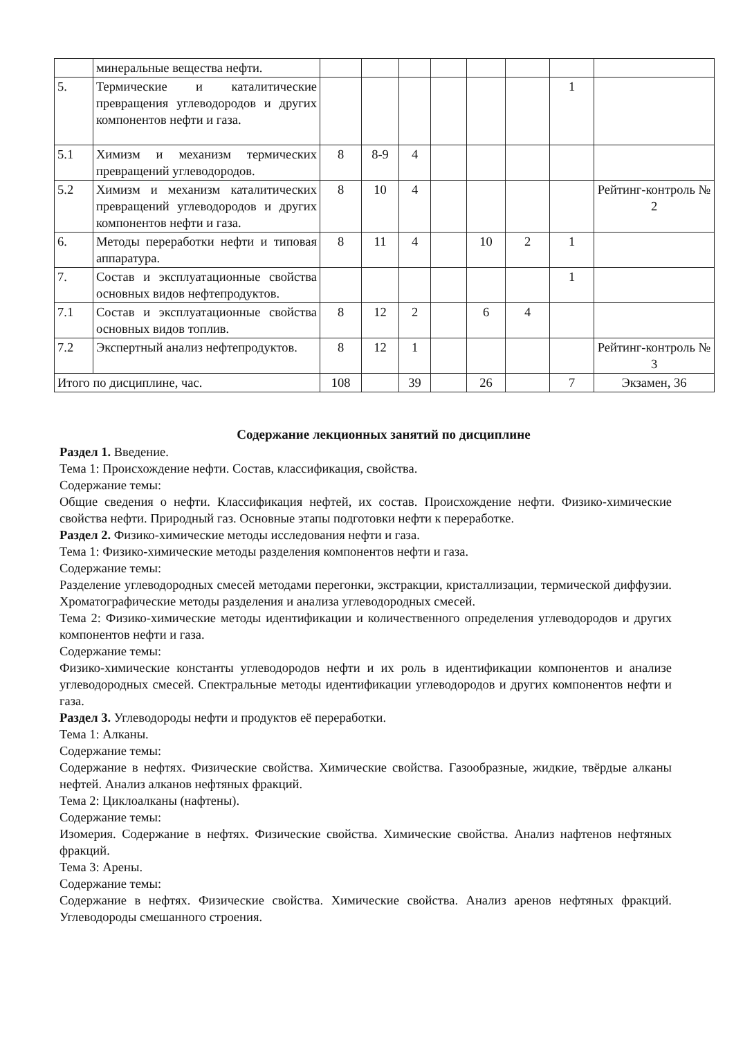| | минеральные вещества нефти. | | | | | | | | |
| 5. | Термические и каталитические превращения углеводородов и других компонентов нефти и газа. | | | | | | | 1 | |
| 5.1 | Химизм и механизм термических превращений углеводородов. | 8 | 8-9 | 4 | | | | | |
| 5.2 | Химизм и механизм каталитических превращений углеводородов и других компонентов нефти и газа. | 8 | 10 | 4 | | | | | Рейтинг-контроль № 2 |
| 6. | Методы переработки нефти и типовая аппаратура. | 8 | 11 | 4 | | 10 | 2 | 1 | |
| 7. | Состав и эксплуатационные свойства основных видов нефтепродуктов. | | | | | | | 1 | |
| 7.1 | Состав и эксплуатационные свойства основных видов топлив. | 8 | 12 | 2 | | 6 | 4 | | |
| 7.2 | Экспертный анализ нефтепродуктов. | 8 | 12 | 1 | | | | | Рейтинг-контроль № 3 |
| Итого по дисциплине, час. | | 108 | | 39 | | 26 | | 7 | Экзамен, 36 |
Содержание лекционных занятий по дисциплине
Раздел 1. Введение.
Тема 1: Происхождение нефти. Состав, классификация, свойства.
Содержание темы:
Общие сведения о нефти. Классификация нефтей, их состав. Происхождение нефти. Физико-химические свойства нефти. Природный газ. Основные этапы подготовки нефти к переработке.
Раздел 2. Физико-химические методы исследования нефти и газа.
Тема 1: Физико-химические методы разделения компонентов нефти и газа.
Содержание темы:
Разделение углеводородных смесей методами перегонки, экстракции, кристаллизации, термической диффузии. Хроматографические методы разделения и анализа углеводородных смесей.
Тема 2: Физико-химические методы идентификации и количественного определения углеводородов и других компонентов нефти и газа.
Содержание темы:
Физико-химические константы углеводородов нефти и их роль в идентификации компонентов и анализе углеводородных смесей. Спектральные методы идентификации углеводородов и других компонентов нефти и газа.
Раздел 3. Углеводороды нефти и продуктов её переработки.
Тема 1: Алканы.
Содержание темы:
Содержание в нефтях. Физические свойства. Химические свойства. Газообразные, жидкие, твёрдые алканы нефтей. Анализ алканов нефтяных фракций.
Тема 2: Циклоалканы (нафтены).
Содержание темы:
Изомерия. Содержание в нефтях. Физические свойства. Химические свойства. Анализ нафтенов нефтяных фракций.
Тема 3: Арены.
Содержание темы:
Содержание в нефтях. Физические свойства. Химические свойства. Анализ аренов нефтяных фракций. Углеводороды смешанного строения.